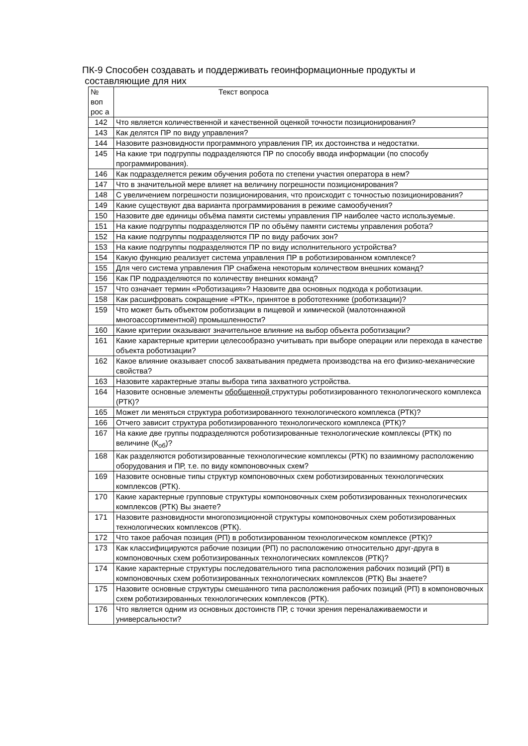ПК-9 Способен создавать и поддерживать геоинформационные продукты и
составляющие для них
| № воп рос а | Текст вопроса |
| 142 | Что является количественной и качественной оценкой точности позиционирования? |
| 143 | Как делятся ПР по виду управления? |
| 144 | Назовите разновидности программного управления ПР, их достоинства и недостатки. |
| 145 | На какие три подгруппы подразделяются ПР по способу ввода информации (по способу программирования). |
| 146 | Как подразделяется режим обучения робота по степени участия оператора в нем? |
| 147 | Что в значительной мере влияет на величину погрешности позиционирования? |
| 148 | С увеличением погрешности позиционирования, что происходит с точностью позиционирования? |
| 149 | Какие существуют два варианта программирования в режиме самообучения? |
| 150 | Назовите две единицы объёма памяти системы управления ПР наиболее часто используемые. |
| 151 | На какие подгруппы подразделяются ПР по объёму памяти системы управления робота? |
| 152 | На какие подгруппы подразделяются ПР по виду рабочих зон? |
| 153 | На какие подгруппы подразделяются ПР по виду исполнительного устройства? |
| 154 | Какую функцию реализует система управления ПР в роботизированном комплексе? |
| 155 | Для чего система управления ПР снабжена некоторым количеством внешних команд? |
| 156 | Как ПР подразделяются по количеству внешних команд? |
| 157 | Что означает термин «Роботизация»? Назовите два основных подхода к роботизации. |
| 158 | Как расшифровать сокращение «РТК», принятое в робототехнике (роботизации)? |
| 159 | Что может быть объектом роботизации в пищевой и химической (малотоннажной многоассортиментной) промышленности? |
| 160 | Какие критерии оказывают значительное влияние на выбор объекта роботизации? |
| 161 | Какие характерные критерии целесообразно учитывать при выборе операции или перехода в качестве объекта роботизации? |
| 162 | Какое влияние оказывает способ захватывания предмета производства на его физико-механические свойства? |
| 163 | Назовите характерные этапы выбора типа захватного устройства. |
| 164 | Назовите основные элементы обобщенной структуры роботизированного технологического комплекса (РТК)? |
| 165 | Может ли меняться структура роботизированного технологического комплекса (РТК)? |
| 166 | Отчего зависит структура роботизированного технологического комплекса (РТК)? |
| 167 | На какие две группы подразделяются роботизированные технологические комплексы (РТК) по величине (К<sub>об</sub>)? |
| 168 | Как разделяются роботизированные технологические комплексы (РТК) по взаимному расположению оборудования и ПР, т.е. по виду компоновочных схем? |
| 169 | Назовите основные типы структур компоновочных схем роботизированных технологических комплексов (РТК). |
| 170 | Какие характерные групповые структуры компоновочных схем роботизированных технологических комплексов (РТК) Вы знаете? |
| 171 | Назовите разновидности многопозиционной структуры компоновочных схем роботизированных технологических комплексов (РТК). |
| 172 | Что такое рабочая позиция (РП) в роботизированном технологическом комплексе (РТК)? |
| 173 | Как классифицируются рабочие позиции (РП) по расположению относительно друг-друга в компоновочных схем роботизированных технологических комплексов (РТК)? |
| 174 | Какие характерные структуры последовательного типа расположения рабочих позиций (РП) в компоновочных схем роботизированных технологических комплексов (РТК) Вы знаете? |
| 175 | Назовите основные структуры смешанного типа расположения рабочих позиций (РП) в компоновочных схем роботизированных технологических комплексов (РТК). |
| 176 | Что является одним из основных достоинств ПР, с точки зрения переналаживаемости и универсальности? |